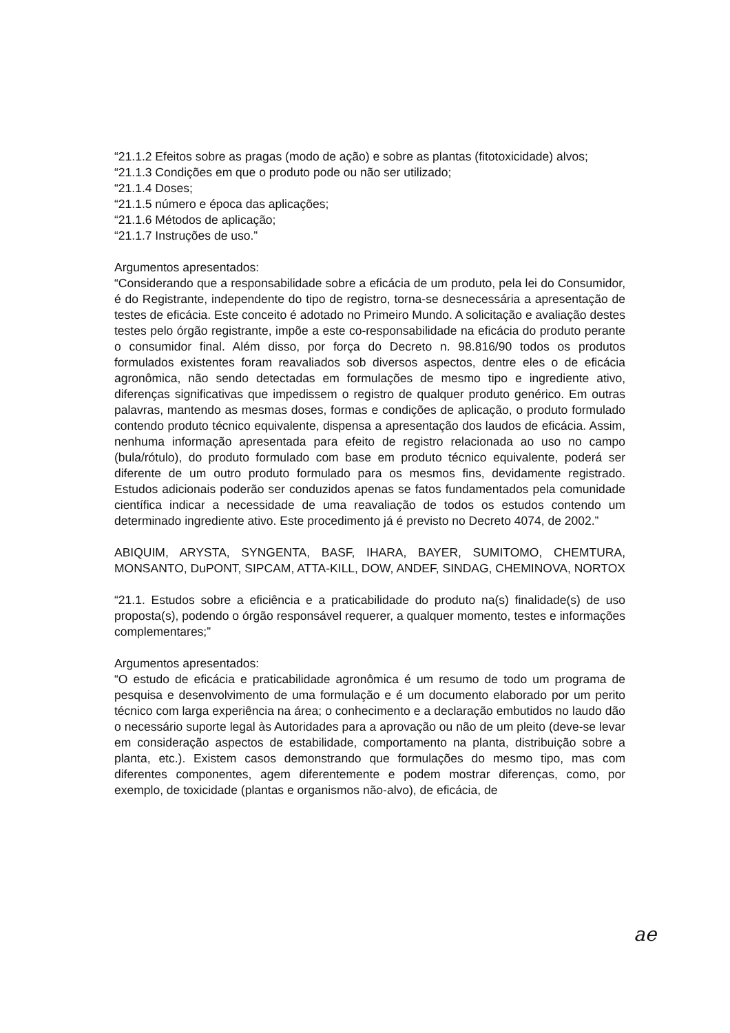“21.1.2 Efeitos sobre as pragas (modo de ação) e sobre as plantas (fitotoxicidade) alvos;
“21.1.3 Condições em que o produto pode ou não ser utilizado;
“21.1.4 Doses;
“21.1.5 número e época das aplicações;
“21.1.6 Métodos de aplicação;
“21.1.7 Instruções de uso.”
Argumentos apresentados:
“Considerando que a responsabilidade sobre a eficácia de um produto, pela lei do Consumidor, é do Registrante, independente do tipo de registro, torna-se desnecessária a apresentação de testes de eficácia. Este conceito é adotado no Primeiro Mundo. A solicitação e avaliação destes testes pelo órgão registrante, impõe a este co-responsabilidade na eficácia do produto perante o consumidor final. Além disso, por força do Decreto n. 98.816/90 todos os produtos formulados existentes foram reavaliados sob diversos aspectos, dentre eles o de eficácia agronômica, não sendo detectadas em formulações de mesmo tipo e ingrediente ativo, diferenças significativas que impedissem o registro de qualquer produto genérico. Em outras palavras, mantendo as mesmas doses, formas e condições de aplicação, o produto formulado contendo produto técnico equivalente, dispensa a apresentação dos laudos de eficácia. Assim, nenhuma informação apresentada para efeito de registro relacionada ao uso no campo (bula/rótulo), do produto formulado com base em produto técnico equivalente, poderá ser diferente de um outro produto formulado para os mesmos fins, devidamente registrado. Estudos adicionais poderão ser conduzidos apenas se fatos fundamentados pela comunidade científica indicar a necessidade de uma reavaliação de todos os estudos contendo um determinado ingrediente ativo. Este procedimento já é previsto no Decreto 4074, de 2002.”
ABIQUIM, ARYSTA, SYNGENTA, BASF, IHARA, BAYER, SUMITOMO, CHEMTURA, MONSANTO, DuPONT, SIPCAM, ATTA-KILL, DOW, ANDEF, SINDAG, CHEMINOVA, NORTOX
“21.1. Estudos sobre a eficiência e a praticabilidade do produto na(s) finalidade(s) de uso proposta(s), podendo o órgão responsável requerer, a qualquer momento, testes e informações complementares;”
Argumentos apresentados:
“O estudo de eficácia e praticabilidade agronômica é um resumo de todo um programa de pesquisa e desenvolvimento de uma formulação e é um documento elaborado por um perito técnico com larga experiência na área; o conhecimento e a declaração embutidos no laudo dão o necessário suporte legal às Autoridades para a aprovação ou não de um pleito (deve-se levar em consideração aspectos de estabilidade, comportamento na planta, distribuição sobre a planta, etc.). Existem casos demonstrando que formulações do mesmo tipo, mas com diferentes componentes, agem diferentemente e podem mostrar diferenças, como, por exemplo, de toxicidade (plantas e organismos não-alvo), de eficácia, de
ae